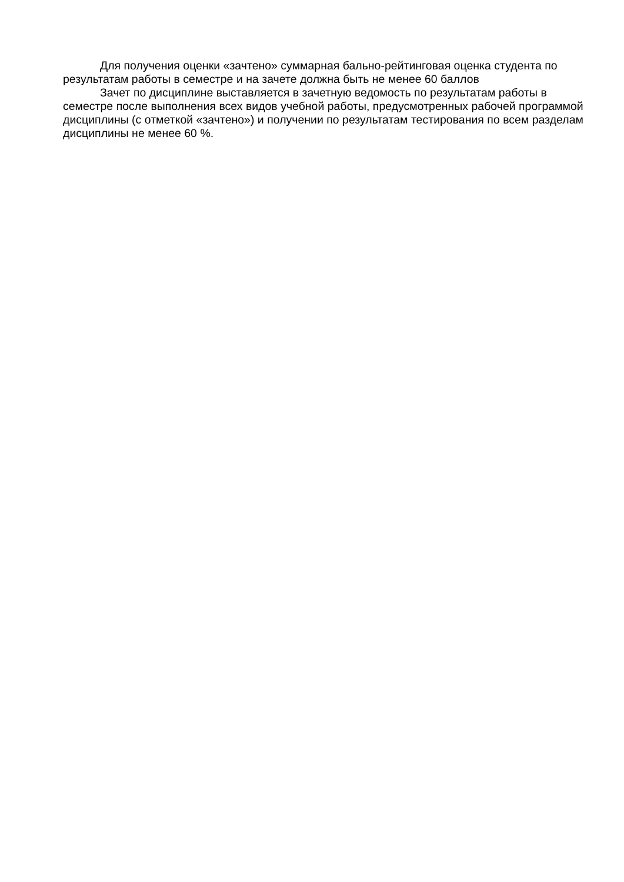Для получения оценки «зачтено» суммарная бально-рейтинговая оценка студента по результатам работы в семестре и на зачете должна быть не менее 60 баллов
Зачет по дисциплине выставляется в зачетную ведомость по результатам работы в семестре после выполнения всех видов учебной работы, предусмотренных рабочей программой дисциплины (с отметкой «зачтено») и получении по результатам тестирования по всем разделам дисциплины не менее 60 %.